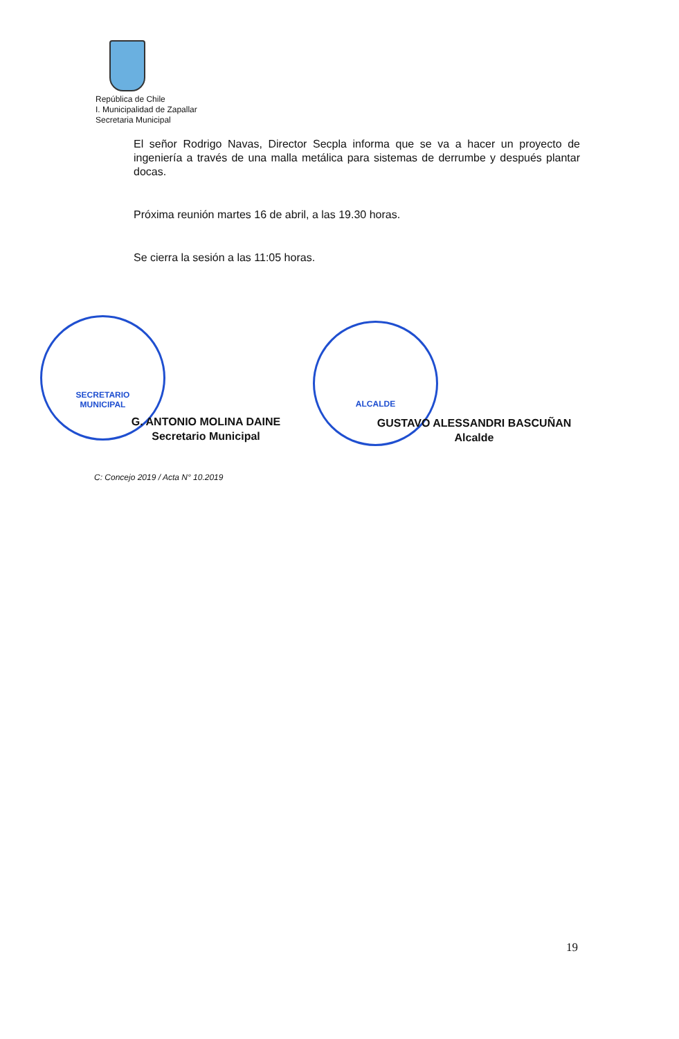República de Chile
I. Municipalidad de Zapallar
Secretaria Municipal
El señor Rodrigo Navas, Director Secpla informa que se va a hacer un proyecto de ingeniería a través de una malla metálica para sistemas de derrumbe y después plantar docas.
Próxima reunión martes 16 de abril, a las 19.30 horas.
Se cierra la sesión a las 11:05 horas.
SECRETARIO
MUNICIPAL
ALCALDE
G. ANTONIO MOLINA DAINE
Secretario Municipal
GUSTAVO ALESSANDRI BASCUÑAN
Alcalde
C: Concejo 2019 / Acta N° 10.2019
19